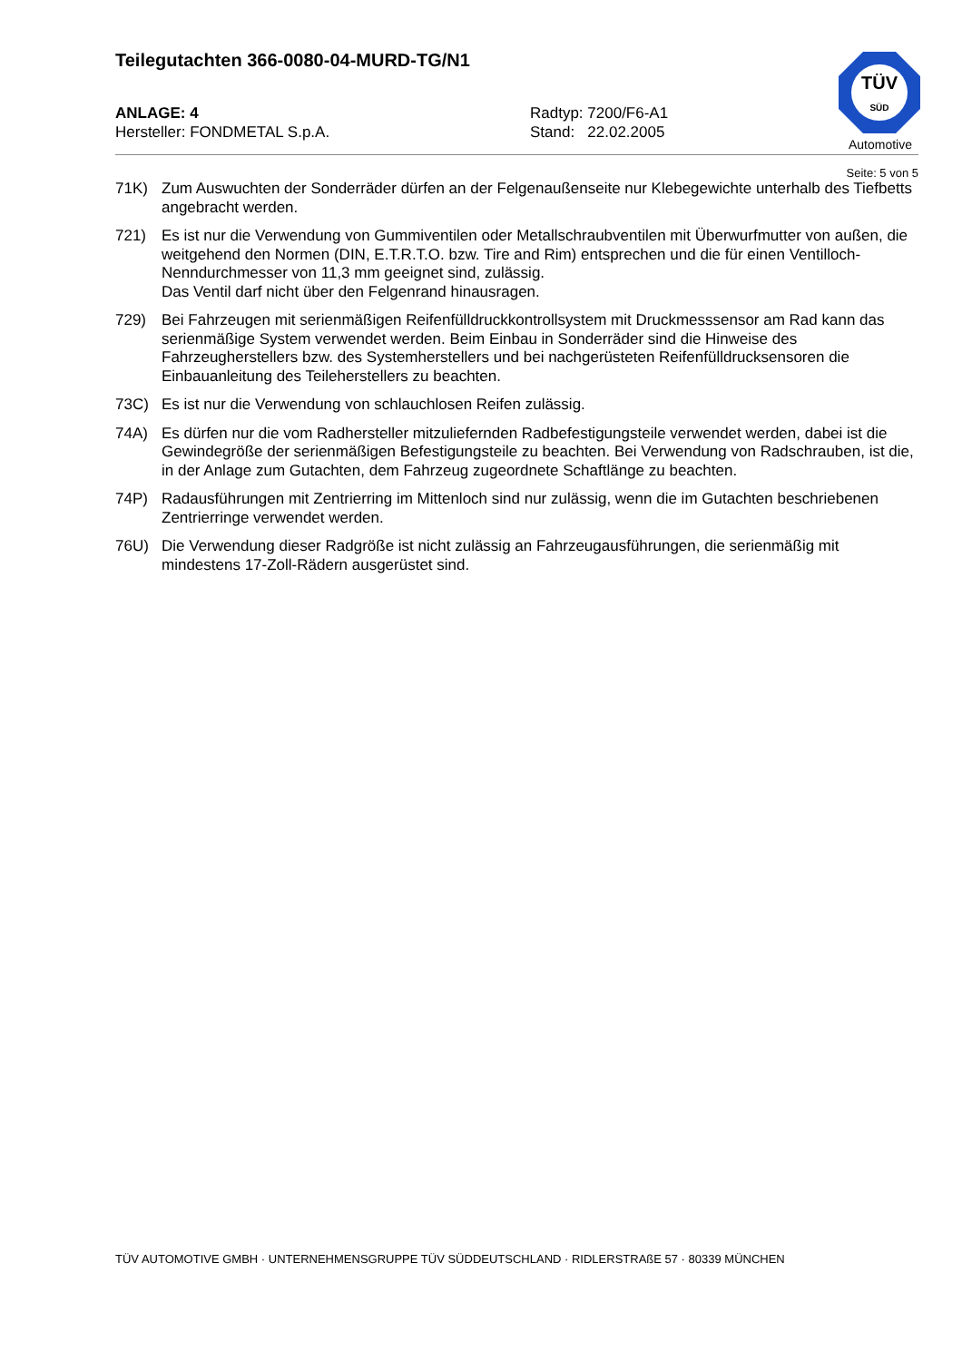Teilegutachten 366-0080-04-MURD-TG/N1
TÜV
SÜD
Automotive
ANLAGE: 4
Hersteller: FONDMETAL S.p.A.
Radtyp: 7200/F6-A1
Stand: 22.02.2005
Seite: 5 von 5
71K) Zum Auswuchten der Sonderräder dürfen an der Felgenaußenseite nur Klebegewichte unterhalb des Tiefbetts angebracht werden.
721) Es ist nur die Verwendung von Gummiventilen oder Metallschraubventilen mit Überwurfmutter von außen, die weitgehend den Normen (DIN, E.T.R.T.O. bzw. Tire and Rim) entsprechen und die für einen Ventilloch-Nenndurchmesser von 11,3 mm geeignet sind, zulässig.
Das Ventil darf nicht über den Felgenrand hinausragen.
729) Bei Fahrzeugen mit serienmäßigen Reifenfülldruckkontrollsystem mit Druckmesssensor am Rad kann das serienmäßige System verwendet werden. Beim Einbau in Sonderräder sind die Hinweise des Fahrzeugherstellers bzw. des Systemherstellers und bei nachgerüsteten Reifenfülldrucksensoren die Einbauanleitung des Teileherstellers zu beachten.
73C) Es ist nur die Verwendung von schlauchlosen Reifen zulässig.
74A) Es dürfen nur die vom Radhersteller mitzuliefernden Radbefestigungsteile verwendet werden, dabei ist die Gewindegröße der serienmäßigen Befestigungsteile zu beachten. Bei Verwendung von Radschrauben, ist die, in der Anlage zum Gutachten, dem Fahrzeug zugeordnete Schaftlänge zu beachten.
74P) Radausführungen mit Zentrierring im Mittenloch sind nur zulässig, wenn die im Gutachten beschriebenen Zentrierringe verwendet werden.
76U) Die Verwendung dieser Radgröße ist nicht zulässig an Fahrzeugausführungen, die serienmäßig mit mindestens 17-Zoll-Rädern ausgerüstet sind.
TÜV AUTOMOTIVE GMBH · UNTERNEHMENSGRUPPE TÜV SÜDDEUTSCHLAND · RIDLERSTRAßE 57 · 80339 MÜNCHEN